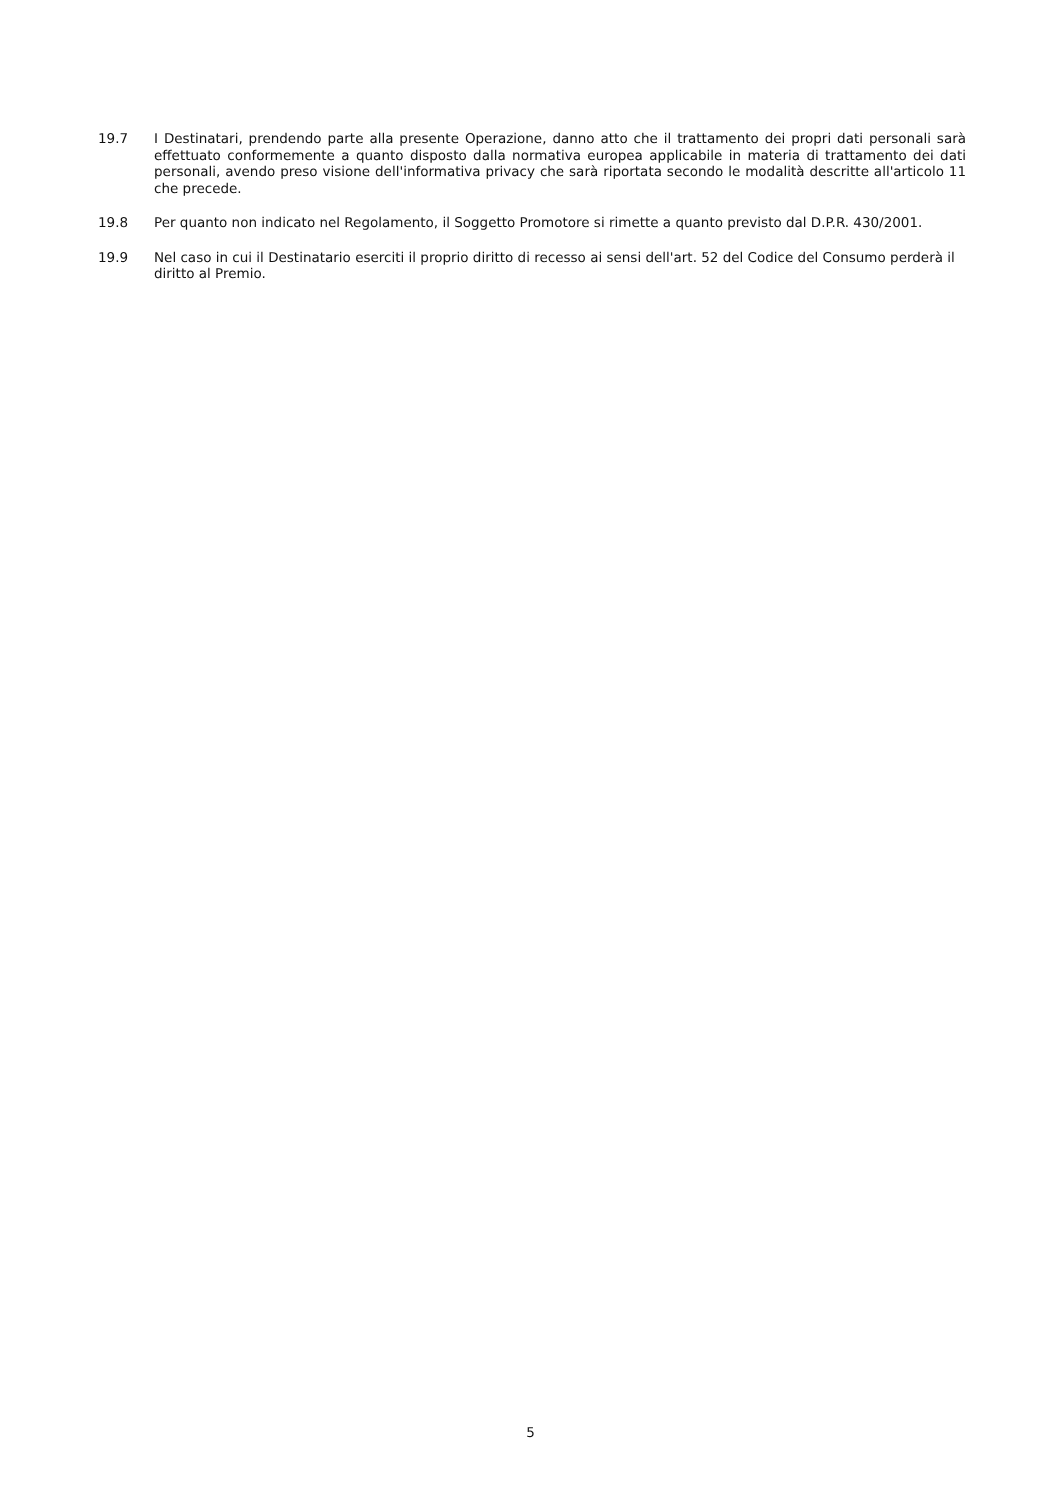19.7 I Destinatari, prendendo parte alla presente Operazione, danno atto che il trattamento dei propri dati personali sarà effettuato conformemente a quanto disposto dalla normativa europea applicabile in materia di trattamento dei dati personali, avendo preso visione dell'informativa privacy che sarà riportata secondo le modalità descritte all'articolo 11 che precede.
19.8 Per quanto non indicato nel Regolamento, il Soggetto Promotore si rimette a quanto previsto dal D.P.R. 430/2001.
19.9 Nel caso in cui il Destinatario eserciti il proprio diritto di recesso ai sensi dell'art. 52 del Codice del Consumo perderà il diritto al Premio.
5